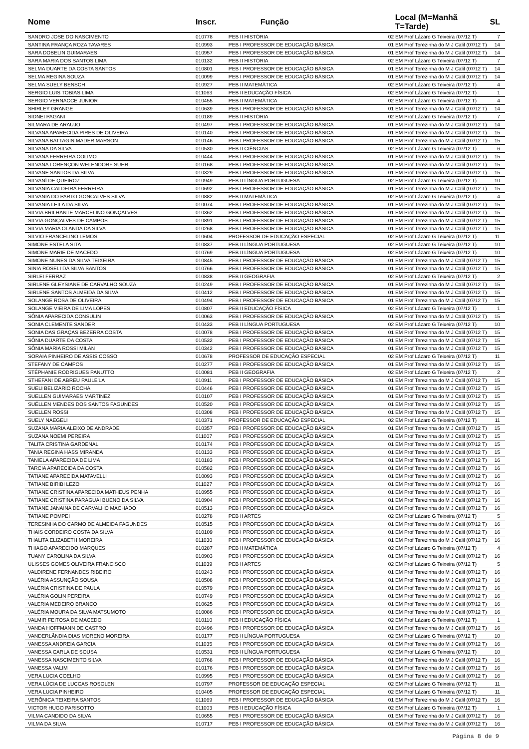| Nome | Inscr. | Função | Local (M=Manhã T=Tarde) | SL |
| --- | --- | --- | --- | --- |
| SANDRO JOSE DO NASCIMENTO | 010778 | PEB II HISTÓRIA | 02 EM Prof Lázaro G Teixeira (07/12 T) | 7 |
| SANTINA FRANÇA ROZA TAVARES | 010993 | PEB I PROFESSOR DE EDUCAÇÃO BÁSICA | 01 EM Prof Terezinha do M J Calil (07/12 T) | 14 |
| SARA DOBELIN GUIMARAES | 010957 | PEB I PROFESSOR DE EDUCAÇÃO BÁSICA | 01 EM Prof Terezinha do M J Calil (07/12 T) | 14 |
| SARA MARIA DOS SANTOS LIMA | 010132 | PEB II HISTÓRIA | 02 EM Prof Lázaro G Teixeira (07/12 T) | 7 |
| SELMA DUARTE DA COSTA SANTOS | 010801 | PEB I PROFESSOR DE EDUCAÇÃO BÁSICA | 01 EM Prof Terezinha do M J Calil (07/12 T) | 14 |
| SELMA REGINA SOUZA | 010099 | PEB I PROFESSOR DE EDUCAÇÃO BÁSICA | 01 EM Prof Terezinha do M J Calil (07/12 T) | 14 |
| SELMA SUELY BENSCH | 010927 | PEB II MATEMÁTICA | 02 EM Prof Lázaro G Teixeira (07/12 T) | 4 |
| SERGIO LUIS TOBIAS LIMA | 011063 | PEB II EDUCAÇÃO FÍSICA | 02 EM Prof Lázaro G Teixeira (07/12 T) | 1 |
| SERGIO VERNACCE JUNIOR | 010455 | PEB II MATEMÁTICA | 02 EM Prof Lázaro G Teixeira (07/12 T) | 4 |
| SHIRLEY GRANGE | 010639 | PEB I PROFESSOR DE EDUCAÇÃO BÁSICA | 01 EM Prof Terezinha do M J Calil (07/12 T) | 14 |
| SIDNEI PAGANI | 010189 | PEB II HISTÓRIA | 02 EM Prof Lázaro G Teixeira (07/12 T) | 7 |
| SILMARA DE ARAUJO | 010497 | PEB I PROFESSOR DE EDUCAÇÃO BÁSICA | 01 EM Prof Terezinha do M J Calil (07/12 T) | 14 |
| SILVANA APARECIDA PIRES DE OLIVEIRA | 010140 | PEB I PROFESSOR DE EDUCAÇÃO BÁSICA | 01 EM Prof Terezinha do M J Calil (07/12 T) | 15 |
| SILVANA BATTAGIN MADER MARSON | 010146 | PEB I PROFESSOR DE EDUCAÇÃO BÁSICA | 01 EM Prof Terezinha do M J Calil (07/12 T) | 15 |
| SILVANA DA SILVA | 010530 | PEB II CIÊNCIAS | 02 EM Prof Lázaro G Teixeira (07/12 T) | 6 |
| SILVANA FERREIRA COLIMO | 010444 | PEB I PROFESSOR DE EDUCAÇÃO BÁSICA | 01 EM Prof Terezinha do M J Calil (07/12 T) | 15 |
| SILVANA LORENÇON WELENDORF SUHR | 010168 | PEB I PROFESSOR DE EDUCAÇÃO BÁSICA | 01 EM Prof Terezinha do M J Calil (07/12 T) | 15 |
| SILVANE SANTOS DA SILVA | 010329 | PEB I PROFESSOR DE EDUCAÇÃO BÁSICA | 01 EM Prof Terezinha do M J Calil (07/12 T) | 15 |
| SILVANÍ DE QUEIROZ | 010949 | PEB II LÍNGUA PORTUGUESA | 02 EM Prof Lázaro G Teixeira (07/12 T) | 10 |
| SILVANIA CALDEIRA FERREIRA | 010692 | PEB I PROFESSOR DE EDUCAÇÃO BÁSICA | 01 EM Prof Terezinha do M J Calil (07/12 T) | 15 |
| SILVANIA DO PARTO GONCALVES SILVA | 010882 | PEB II MATEMÁTICA | 02 EM Prof Lázaro G Teixeira (07/12 T) | 4 |
| SILVANIA LEILA DA SILVA | 010074 | PEB I PROFESSOR DE EDUCAÇÃO BÁSICA | 01 EM Prof Terezinha do M J Calil (07/12 T) | 15 |
| SILVIA BRILHANTE MARCELINO GONÇALVES | 010362 | PEB I PROFESSOR DE EDUCAÇÃO BÁSICA | 01 EM Prof Terezinha do M J Calil (07/12 T) | 15 |
| SILVIA GONÇALVES DE CAMPOS | 010891 | PEB I PROFESSOR DE EDUCAÇÃO BÁSICA | 01 EM Prof Terezinha do M J Calil (07/12 T) | 15 |
| SILVIA MARIA OLANDA DA SILVA | 010268 | PEB I PROFESSOR DE EDUCAÇÃO BÁSICA | 01 EM Prof Terezinha do M J Calil (07/12 T) | 15 |
| SILVIO FRANCELINO LEMOS | 010604 | PROFESSOR DE EDUCAÇÃO ESPECIAL | 02 EM Prof Lázaro G Teixeira (07/12 T) | 11 |
| SIMONE ESTELA SITA | 010837 | PEB II LÍNGUA PORTUGUESA | 02 EM Prof Lázaro G Teixeira (07/12 T) | 10 |
| SIMONE MARIE DE MACEDO | 010769 | PEB II LÍNGUA PORTUGUESA | 02 EM Prof Lázaro G Teixeira (07/12 T) | 10 |
| SIMONE NUNES DA SILVA TEIXEIRA | 010845 | PEB I PROFESSOR DE EDUCAÇÃO BÁSICA | 01 EM Prof Terezinha do M J Calil (07/12 T) | 15 |
| SINIA ROSELI DA SILVA SANTOS | 010766 | PEB I PROFESSOR DE EDUCAÇÃO BÁSICA | 01 EM Prof Terezinha do M J Calil (07/12 T) | 15 |
| SIRLEI FERRAZ | 010838 | PEB II GEOGRAFIA | 02 EM Prof Lázaro G Teixeira (07/12 T) | 2 |
| SIRLENE GLEYSIANE DE CARVALHO SOUZA | 010249 | PEB I PROFESSOR DE EDUCAÇÃO BÁSICA | 01 EM Prof Terezinha do M J Calil (07/12 T) | 15 |
| SIRLENE SANTOS ALMEIDA DA SILVA | 010412 | PEB I PROFESSOR DE EDUCAÇÃO BÁSICA | 01 EM Prof Terezinha do M J Calil (07/12 T) | 15 |
| SOLANGE ROSA DE OLIVEIRA | 010494 | PEB I PROFESSOR DE EDUCAÇÃO BÁSICA | 01 EM Prof Terezinha do M J Calil (07/12 T) | 15 |
| SOLANGE VIEIRA DE LIMA LOPES | 010807 | PEB II EDUCAÇÃO FÍSICA | 02 EM Prof Lázaro G Teixeira (07/12 T) | 1 |
| SÔNIA APARECIDA CONSULIN | 010063 | PEB I PROFESSOR DE EDUCAÇÃO BÁSICA | 01 EM Prof Terezinha do M J Calil (07/12 T) | 15 |
| SONIA CLEMENTE SANDER | 010433 | PEB II LÍNGUA PORTUGUESA | 02 EM Prof Lázaro G Teixeira (07/12 T) | 10 |
| SONIA DAS GRAÇAS BEZERRA COSTA | 010078 | PEB I PROFESSOR DE EDUCAÇÃO BÁSICA | 01 EM Prof Terezinha do M J Calil (07/12 T) | 15 |
| SÔNIA DUARTE DA COSTA | 010532 | PEB I PROFESSOR DE EDUCAÇÃO BÁSICA | 01 EM Prof Terezinha do M J Calil (07/12 T) | 15 |
| SÔNIA MARIA ROSSI MILAN | 010342 | PEB I PROFESSOR DE EDUCAÇÃO BÁSICA | 01 EM Prof Terezinha do M J Calil (07/12 T) | 15 |
| SORAIA PINHEIRO DE ASSIS COSSO | 010678 | PROFESSOR DE EDUCAÇÃO ESPECIAL | 02 EM Prof Lázaro G Teixeira (07/12 T) | 11 |
| STEFANY DE CAMPOS | 010277 | PEB I PROFESSOR DE EDUCAÇÃO BÁSICA | 01 EM Prof Terezinha do M J Calil (07/12 T) | 15 |
| STÉPHANIE RODRIGUES PANUTTO | 010081 | PEB II GEOGRAFIA | 02 EM Prof Lázaro G Teixeira (07/12 T) | 2 |
| STHEFANI DE ABREU PAULE'LA | 010911 | PEB I PROFESSOR DE EDUCAÇÃO BÁSICA | 01 EM Prof Terezinha do M J Calil (07/12 T) | 15 |
| SUELI BELIZARIO ROCHA | 010446 | PEB I PROFESSOR DE EDUCAÇÃO BÁSICA | 01 EM Prof Terezinha do M J Calil (07/12 T) | 15 |
| SUELLEN GUIMARAES MARTINEZ | 010107 | PEB I PROFESSOR DE EDUCAÇÃO BÁSICA | 01 EM Prof Terezinha do M J Calil (07/12 T) | 15 |
| SUÉLLEN MENDES DOS SANTOS FAGUNDES | 010520 | PEB I PROFESSOR DE EDUCAÇÃO BÁSICA | 01 EM Prof Terezinha do M J Calil (07/12 T) | 15 |
| SUELLEN ROSSI | 010308 | PEB I PROFESSOR DE EDUCAÇÃO BÁSICA | 01 EM Prof Terezinha do M J Calil (07/12 T) | 15 |
| SUELY NAEGELI | 010371 | PROFESSOR DE EDUCAÇÃO ESPECIAL | 02 EM Prof Lázaro G Teixeira (07/12 T) | 11 |
| SUZANA MARIA ALEIXO DE ANDRADE | 010357 | PEB I PROFESSOR DE EDUCAÇÃO BÁSICA | 01 EM Prof Terezinha do M J Calil (07/12 T) | 15 |
| SUZANA NOEMI PEREIRA | 011007 | PEB I PROFESSOR DE EDUCAÇÃO BÁSICA | 01 EM Prof Terezinha do M J Calil (07/12 T) | 15 |
| TALITA CRISTINA GARDENAL | 010174 | PEB I PROFESSOR DE EDUCAÇÃO BÁSICA | 01 EM Prof Terezinha do M J Calil (07/12 T) | 15 |
| TANIA REGINA HASS MIRANDA | 010133 | PEB I PROFESSOR DE EDUCAÇÃO BÁSICA | 01 EM Prof Terezinha do M J Calil (07/12 T) | 15 |
| TANIELA APARECIDA DE LIMA | 010183 | PEB I PROFESSOR DE EDUCAÇÃO BÁSICA | 01 EM Prof Terezinha do M J Calil (07/12 T) | 16 |
| TARCIA APARECIDA DA COSTA | 010582 | PEB I PROFESSOR DE EDUCAÇÃO BÁSICA | 01 EM Prof Terezinha do M J Calil (07/12 T) | 16 |
| TATIANE APARECIDA MATAVELLI | 010093 | PEB I PROFESSOR DE EDUCAÇÃO BÁSICA | 01 EM Prof Terezinha do M J Calil (07/12 T) | 16 |
| TATIANE BIRIBI LEZO | 011027 | PEB I PROFESSOR DE EDUCAÇÃO BÁSICA | 01 EM Prof Terezinha do M J Calil (07/12 T) | 16 |
| TATIANE CRISTINA APARECIDA MATHEUS PENHA | 010955 | PEB I PROFESSOR DE EDUCAÇÃO BÁSICA | 01 EM Prof Terezinha do M J Calil (07/12 T) | 16 |
| TATIANE CRISTINA PARAGUAI BUENO DA SILVA | 010904 | PEB I PROFESSOR DE EDUCAÇÃO BÁSICA | 01 EM Prof Terezinha do M J Calil (07/12 T) | 16 |
| TATIANE JANAINA DE CARVALHO MACHADO | 010513 | PEB I PROFESSOR DE EDUCAÇÃO BÁSICA | 01 EM Prof Terezinha do M J Calil (07/12 T) | 16 |
| TATIANE POMPEI | 010278 | PEB II ARTES | 02 EM Prof Lázaro G Teixeira (07/12 T) | 5 |
| TERESINHA DO CARMO DE ALMEIDA FAGUNDES | 010515 | PEB I PROFESSOR DE EDUCAÇÃO BÁSICA | 01 EM Prof Terezinha do M J Calil (07/12 T) | 16 |
| THAIS CORDEIRO COSTA DA SILVA | 010109 | PEB I PROFESSOR DE EDUCAÇÃO BÁSICA | 01 EM Prof Terezinha do M J Calil (07/12 T) | 16 |
| THALITA ELIZABETH MOREIRA | 011030 | PEB I PROFESSOR DE EDUCAÇÃO BÁSICA | 01 EM Prof Terezinha do M J Calil (07/12 T) | 16 |
| THIAGO APARECIDO MARQUES | 010287 | PEB II MATEMÁTICA | 02 EM Prof Lázaro G Teixeira (07/12 T) | 4 |
| TUANY CAROLINA DA SILVA | 010903 | PEB I PROFESSOR DE EDUCAÇÃO BÁSICA | 01 EM Prof Terezinha do M J Calil (07/12 T) | 16 |
| ULISSES GOMES OLIVEIRA FRANCISCO | 011039 | PEB II ARTES | 02 EM Prof Lázaro G Teixeira (07/12 T) | 5 |
| VALDIRENE FERNANDES RIBEIRO | 010243 | PEB I PROFESSOR DE EDUCAÇÃO BÁSICA | 01 EM Prof Terezinha do M J Calil (07/12 T) | 16 |
| VALÉRIA ASSUNÇÃO SOUSA | 010508 | PEB I PROFESSOR DE EDUCAÇÃO BÁSICA | 01 EM Prof Terezinha do M J Calil (07/12 T) | 16 |
| VALÉRIA CRISTINA DE PAULA | 010579 | PEB I PROFESSOR DE EDUCAÇÃO BÁSICA | 01 EM Prof Terezinha do M J Calil (07/12 T) | 16 |
| VALÉRIA GOLIN PEREIRA | 010749 | PEB I PROFESSOR DE EDUCAÇÃO BÁSICA | 01 EM Prof Terezinha do M J Calil (07/12 T) | 16 |
| VALERIA MEDEIRO BRANCO | 010625 | PEB I PROFESSOR DE EDUCAÇÃO BÁSICA | 01 EM Prof Terezinha do M J Calil (07/12 T) | 16 |
| VALÉRIA MOURA DA SILVA MATSUMOTO | 010086 | PEB I PROFESSOR DE EDUCAÇÃO BÁSICA | 01 EM Prof Terezinha do M J Calil (07/12 T) | 16 |
| VALMIR FEITOSA DE MACEDO | 010110 | PEB II EDUCAÇÃO FÍSICA | 02 EM Prof Lázaro G Teixeira (07/12 T) | 1 |
| VANDA HOFFMANN DE CASTRO | 010496 | PEB I PROFESSOR DE EDUCAÇÃO BÁSICA | 01 EM Prof Terezinha do M J Calil (07/12 T) | 16 |
| VANDERLÂNDIA DIAS MORENO MOREIRA | 010177 | PEB II LÍNGUA PORTUGUESA | 02 EM Prof Lázaro G Teixeira (07/12 T) | 10 |
| VANESSA ANDREIA GARCIA | 011035 | PEB I PROFESSOR DE EDUCAÇÃO BÁSICA | 01 EM Prof Terezinha do M J Calil (07/12 T) | 16 |
| VANESSA CARLA DE SOUSA | 010531 | PEB II LÍNGUA PORTUGUESA | 02 EM Prof Lázaro G Teixeira (07/12 T) | 10 |
| VANESSA NASCIMENTO SILVA | 010768 | PEB I PROFESSOR DE EDUCAÇÃO BÁSICA | 01 EM Prof Terezinha do M J Calil (07/12 T) | 16 |
| VANESSA VALIM | 010176 | PEB I PROFESSOR DE EDUCAÇÃO BÁSICA | 01 EM Prof Terezinha do M J Calil (07/12 T) | 16 |
| VERA LUCIA COELHO | 010995 | PEB I PROFESSOR DE EDUCAÇÃO BÁSICA | 01 EM Prof Terezinha do M J Calil (07/12 T) | 16 |
| VERA LÚCIA DE LUCCAS ROSOLEN | 010797 | PROFESSOR DE EDUCAÇÃO ESPECIAL | 02 EM Prof Lázaro G Teixeira (07/12 T) | 11 |
| VERA LUCIA PINHEIRO | 010405 | PROFESSOR DE EDUCAÇÃO ESPECIAL | 02 EM Prof Lázaro G Teixeira (07/12 T) | 11 |
| VERÔNICA TEIXEIRA SANTOS | 011069 | PEB I PROFESSOR DE EDUCAÇÃO BÁSICA | 01 EM Prof Terezinha do M J Calil (07/12 T) | 16 |
| VICTOR HUGO PARISOTTO | 011003 | PEB II EDUCAÇÃO FÍSICA | 02 EM Prof Lázaro G Teixeira (07/12 T) | 1 |
| VILMA CANDIDO DA SILVA | 010655 | PEB I PROFESSOR DE EDUCAÇÃO BÁSICA | 01 EM Prof Terezinha do M J Calil (07/12 T) | 16 |
| VILMA DA SILVA | 010717 | PEB I PROFESSOR DE EDUCAÇÃO BÁSICA | 01 EM Prof Terezinha do M J Calil (07/12 T) | 16 |
Página 8 de 9